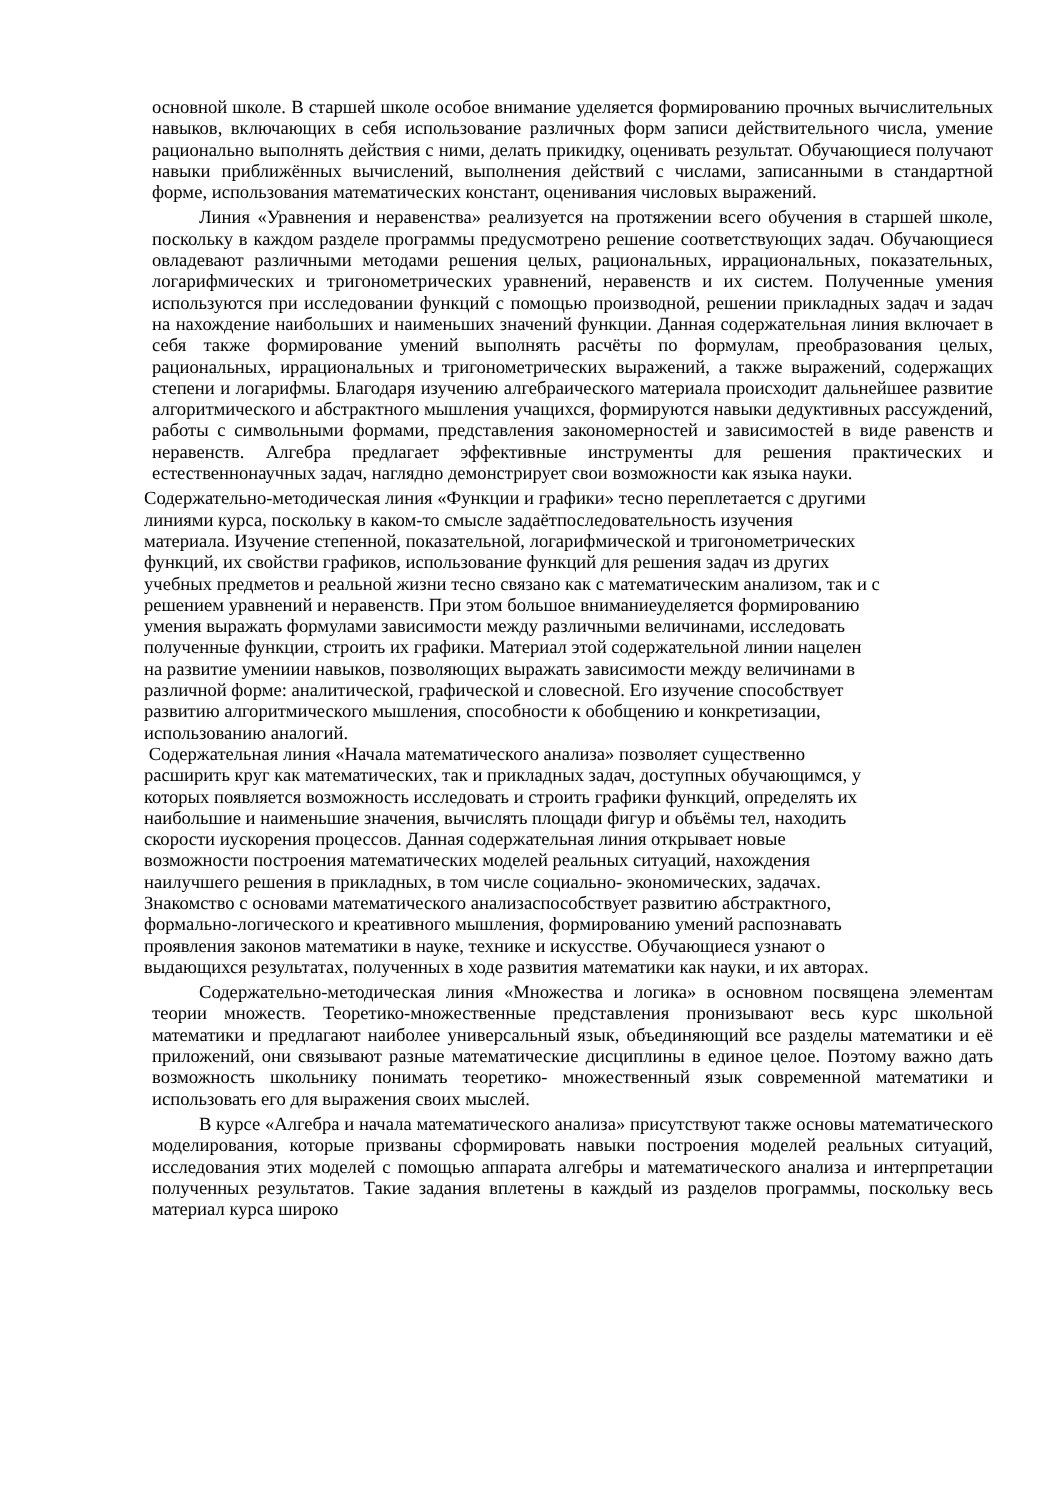основной школе. В старшей школе особое внимание уделяется формированию прочных вычислительных навыков, включающих в себя использование различных форм записи действительного числа, умение рационально выполнять действия с ними, делать прикидку, оценивать результат. Обучающиеся получают навыки приближённых вычислений, выполнения действий с числами, записанными в стандартной форме, использования математических констант, оценивания числовых выражений.
Линия «Уравнения и неравенства» реализуется на протяжении всего обучения в старшей школе, поскольку в каждом разделе программы предусмотрено решение соответствующих задач. Обучающиеся овладевают различными методами решения целых, рациональных, иррациональных, показательных, логарифмических и тригонометрических уравнений, неравенств и их систем. Полученные умения используются при исследовании функций с помощью производной, решении прикладных задач и задач на нахождение наибольших и наименьших значений функции. Данная содержательная линия включает в себя также формирование умений выполнять расчёты по формулам, преобразования целых, рациональных, иррациональных и тригонометрических выражений, а также выражений, содержащих степени и логарифмы. Благодаря изучению алгебраического материала происходит дальнейшее развитие алгоритмического и абстрактного мышления учащихся, формируются навыки дедуктивных рассуждений, работы с символьными формами, представления закономерностей и зависимостей в виде равенств и неравенств. Алгебра предлагает эффективные инструменты для решения практических и естественнонаучных задач, наглядно демонстрирует свои возможности как языка науки.
Содержательно-методическая линия «Функции и графики» тесно переплетается с другими
линиями курса, поскольку в каком-то смысле задаётпоследовательность изучения
материала. Изучение степенной, показательной, логарифмической и тригонометрических
функций, их свойстви графиков, использование функций для решения задач из других
учебных предметов и реальной жизни тесно связано как с математическим анализом, так и с
решением уравнений и неравенств. При этом большое вниманиеуделяется формированию
умения выражать формулами зависимости между различными величинами, исследовать
полученные функции, строить их графики. Материал этой содержательной линии нацелен
на развитие умениии навыков, позволяющих выражать зависимости между величинами в
различной форме: аналитической, графической и словесной. Его изучение способствует
развитию алгоритмического мышления, способности к обобщению и конкретизации,
использованию аналогий.
Содержательная линия «Начала математического анализа» позволяет существенно
расширить круг как математических, так и прикладных задач, доступных обучающимся, у
которых появляется возможность исследовать и строить графики функций, определять их
наибольшие и наименьшие значения, вычислять площади фигур и объёмы тел, находить
скорости иускорения процессов. Данная содержательная линия открывает новые
возможности построения математических моделей реальных ситуаций, нахождения
наилучшего решения в прикладных, в том числе социально- экономических, задачах.
Знакомство с основами математического анализаспособствует развитию абстрактного,
формально-логического и креативного мышления, формированию умений распознавать
проявления законов математики в науке, технике и искусстве. Обучающиеся узнают о
выдающихся результатах, полученных в ходе развития математики как науки, и их авторах.
Содержательно-методическая линия «Множества и логика» в основном посвящена элементам теории множеств. Теоретико-множественные представления пронизывают весь курс школьной математики и предлагают наиболее универсальный язык, объединяющий все разделы математики и её приложений, они связывают разные математические дисциплины в единое целое. Поэтому важно дать возможность школьнику понимать теоретико- множественный язык современной математики и использовать его для выражения своих мыслей.
В курсе «Алгебра и начала математического анализа» присутствуют также основы математического моделирования, которые призваны сформировать навыки построения моделей реальных ситуаций, исследования этих моделей с помощью аппарата алгебры и математического анализа и интерпретации полученных результатов. Такие задания вплетены в каждый из разделов программы, поскольку весь материал курса широко